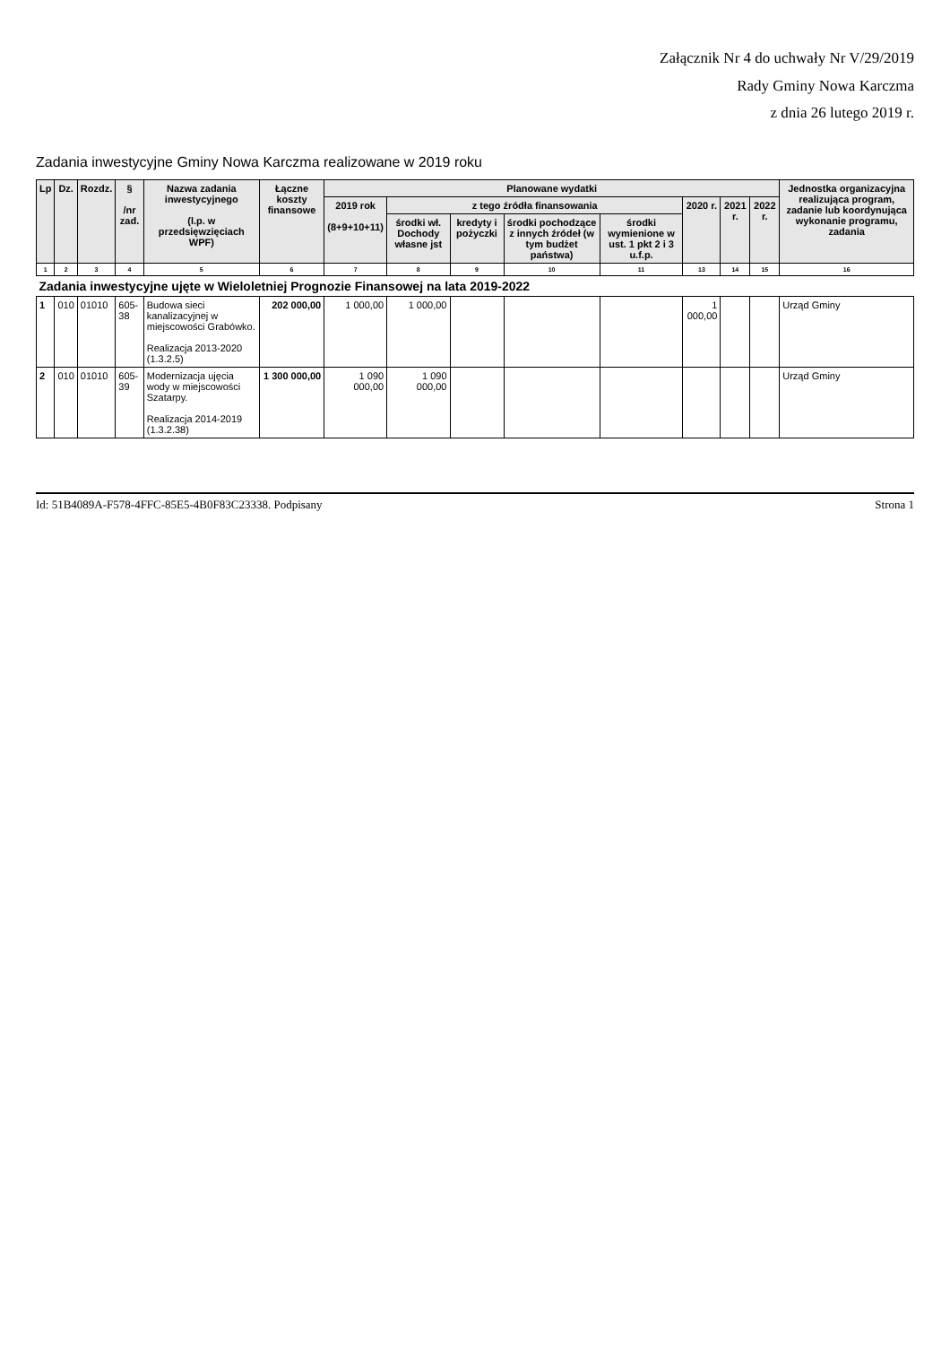Załącznik Nr 4 do uchwały Nr V/29/2019
Rady Gminy Nowa Karczma
z dnia 26 lutego 2019 r.
Zadania inwestycyjne Gminy Nowa Karczma realizowane w 2019 roku
| Lp | Dz. | Rozdz. | § /nr zad. | Nazwa zadania inwestycyjnego (l.p. w przedsięwzięciach WPF) | Łączne koszty finansowe | Planowane wydatki | | | | | | | | Jednostka organizacyjna realizująca program, zadanie lub koordynująca wykonanie programu, zadania |
| --- | --- | --- | --- | --- | --- | --- | --- | --- | --- | --- | --- | --- | --- | --- |
| | | | | | | 2019 rok (8+9+10+11) | z tego źródła finansowania | | | | 2020 r. | 2021 r. | 2022 r. | |
| | | | | | | | środki wł. Dochody własne jst | kredyty i pożyczki | środki pochodzące z innych źródeł (w tym budżet państwa) | środki wymienione w ust. 1 pkt 2 i 3 u.f.p. | | | | |
| 1 | 2 | 3 | 4 | 5 | 6 | 7 | 8 | 9 | 10 | 11 | 13 | 14 | 15 | 16 |
| Zadania inwestycyjne ujęte w Wieloletniej Prognozie Finansowej na lata 2019-2022 | | | | | | | | | | | | | | |
| 1 | 010 | 01010 | 605-38 | Budowa sieci kanalizacyjnej w miejscowości Grabówko. Realizacja 2013-2020 (1.3.2.5) | 202 000,00 | 1 000,00 | 1 000,00 | | | | 1 000,00 | | | Urząd Gminy |
| 2 | 010 | 01010 | 605-39 | Modernizacja ujęcia wody w miejscowości Szatarpy. Realizacja 2014-2019 (1.3.2.38) | 1 300 000,00 | 1 090 000,00 | 1 090 000,00 | | | | | | | Urząd Gminy |
Id: 51B4089A-F578-4FFC-85E5-4B0F83C23338. Podpisany Strona 1